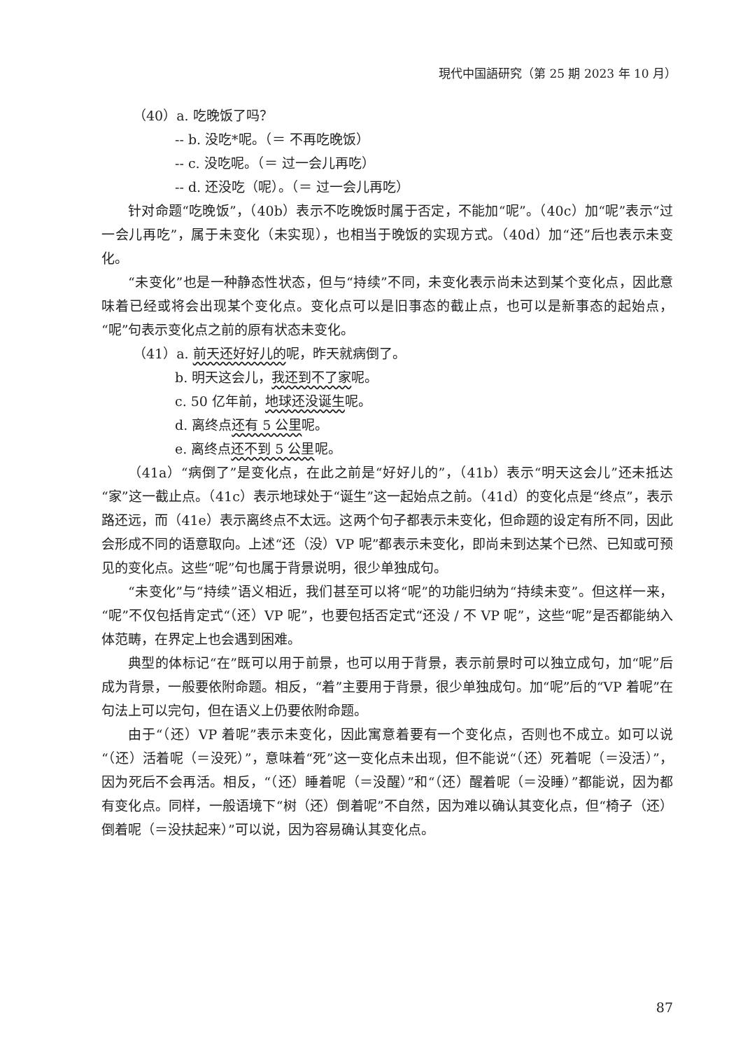現代中国語研究（第 25 期 2023 年 10 月）
（40）a. 吃晚饭了吗？
-- b. 没吃*呢。（＝ 不再吃晚饭）
-- c. 没吃呢。（＝ 过一会儿再吃）
-- d. 还没吃（呢）。（＝ 过一会儿再吃）
针对命题“吃晚饭”，（40b）表示不吃晚饭时属于否定，不能加“呢”。（40c）加“呢”表示“过一会儿再吃”，属于未变化（未实现），也相当于晚饭的实现方式。（40d）加“还”后也表示未变化。
“未变化”也是一种静态性状态，但与“持续”不同，未变化表示尚未达到某个变化点，因此意味着已经或将会出现某个变化点。变化点可以是旧事态的截止点，也可以是新事态的起始点，“呢”句表示变化点之前的原有状态未变化。
（41）a. 前天还好好儿的呢，昨天就病倒了。
b. 明天这会儿，我还到不了家呢。
c. 50 亿年前，地球还没诞生呢。
d. 离终点还有 5 公里呢。
e. 离终点还不到 5 公里呢。
（41a）“病倒了”是变化点，在此之前是“好好儿的”，（41b）表示“明天这会儿”还未抵达“家”这一截止点。（41c）表示地球处于“诞生”这一起始点之前。（41d）的变化点是“终点”，表示路还远，而（41e）表示离终点不太远。这两个句子都表示未变化，但命题的设定有所不同，因此会形成不同的语意取向。上述“还（没）VP 呢”都表示未变化，即尚未到达某个已然、已知或可预见的变化点。这些“呢”句也属于背景说明，很少单独成句。
“未变化”与“持续”语义相近，我们甚至可以将“呢”的功能归纳为“持续未变”。但这样一来，“呢”不仅包括肯定式“（还）VP 呢”，也要包括否定式“还没 / 不 VP 呢”，这些“呢”是否都能纳入体范畴，在界定上也会遇到困难。
典型的体标记“在”既可以用于前景，也可以用于背景，表示前景时可以独立成句，加“呢”后成为背景，一般要依附命题。相反，“着”主要用于背景，很少单独成句。加“呢”后的“VP 着呢”在句法上可以完句，但在语义上仍要依附命题。
由于“（还）VP 着呢”表示未变化，因此寓意着要有一个变化点，否则也不成立。如可以说“（还）活着呢（＝没死）”，意味着“死”这一变化点未出现，但不能说“（还）死着呢（＝没活）”，因为死后不会再活。相反，“（还）睡着呢（＝没醒）”和“（还）醒着呢（＝没睡）”都能说，因为都有变化点。同样，一般语境下“树（还）倒着呢”不自然，因为难以确认其变化点，但“椅子（还）倒着呢（＝没扶起来）”可以说，因为容易确认其变化点。
87